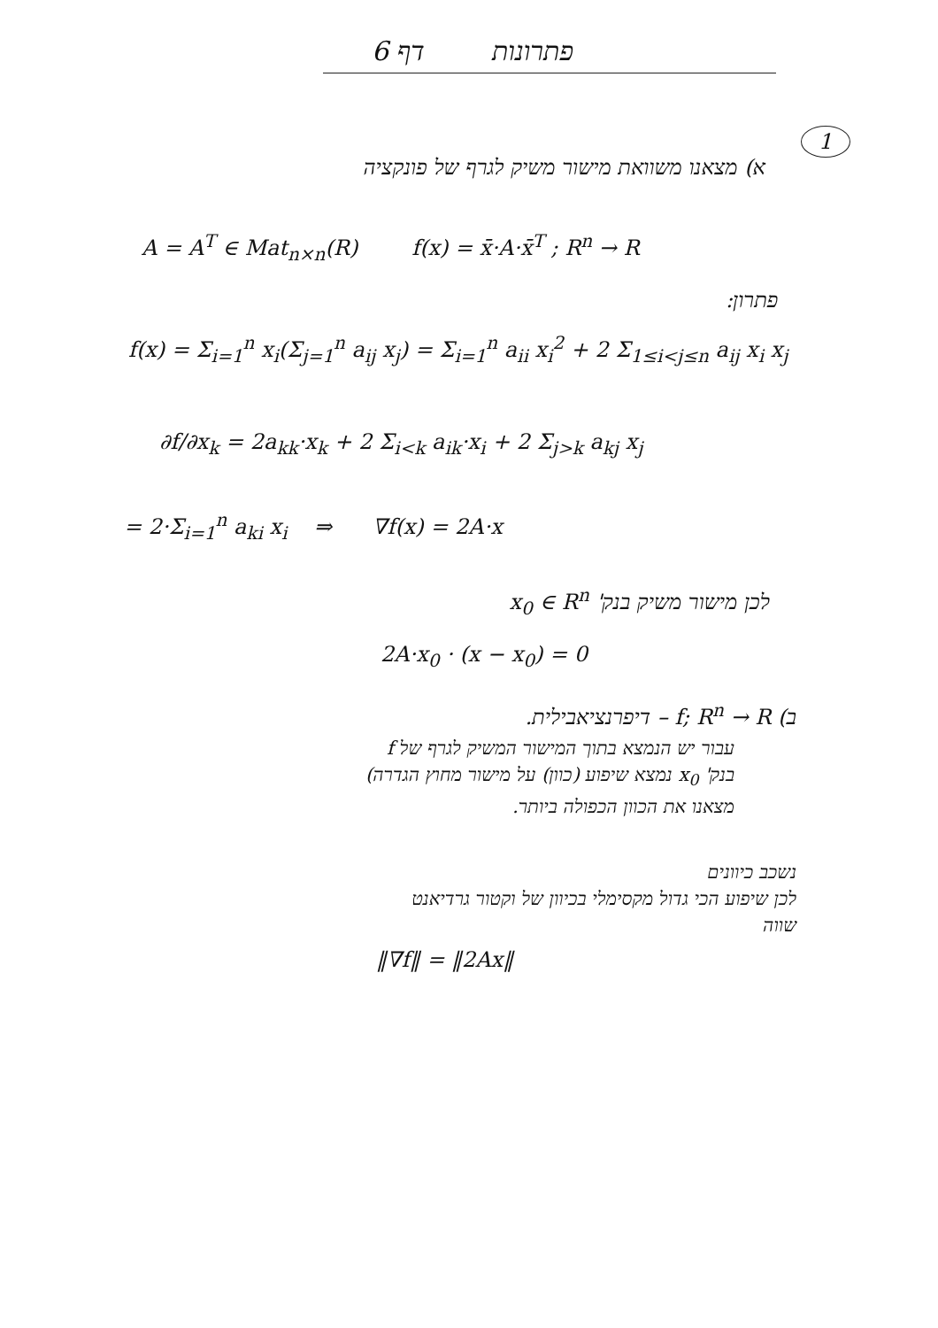פתרונות דף 6
1
א) מצאנו משוואת מישור משיק לגרף של פונקציה
A = A<sup>T</sup> ∈ Mat<sub>n×n</sub>(R) f(x) = x̄·A·x̄<sup>T</sup> ; R<sup>n</sup> → R
פתרון:
f(x) = Σ<sub>i=1</sub><sup>n</sup> x<sub>i</sub>(Σ<sub>j=1</sub><sup>n</sup> a<sub>ij</sub> x<sub>j</sub>) = Σ<sub>i=1</sub><sup>n</sup> a<sub>ii</sub> x<sub>i</sub><sup>2</sup> + 2 Σ<sub>1≤i<j≤n</sub> a<sub>ij</sub> x<sub>i</sub> x<sub>j</sub>
∂f/∂x<sub>k</sub> = 2a<sub>kk</sub>·x<sub>k</sub> + 2 Σ<sub>i<k</sub> a<sub>ik</sub>·x<sub>i</sub> + 2 Σ<sub>j>k</sub> a<sub>kj</sub> x<sub>j</sub>
= 2·Σ<sub>i=1</sub><sup>n</sup> a<sub>ki</sub> x<sub>i</sub> ⇒ ∇f(x) = 2A·x
לכן מישור משיק בנק' x<sub>0</sub> ∈ R<sup>n</sup>
2A·x<sub>0</sub> · (x − x<sub>0</sub>) = 0
ב) f; R<sup>n</sup> → R – דיפרנציאבילית.
עבור יש הנמצא בתוך המישור המשיק לגרף של f
בנק' x<sub>0</sub> נמצא שיפוע (כוון) על מישור מחוץ הגדרה)
מצאנו את הכוון הכפולה ביותר.
נשכב כיוונים
לכן שיפוע הכי גדול מקסימלי בכיוון של וקטור גרדיאנט
שווה
‖∇f‖ = ‖2Ax‖